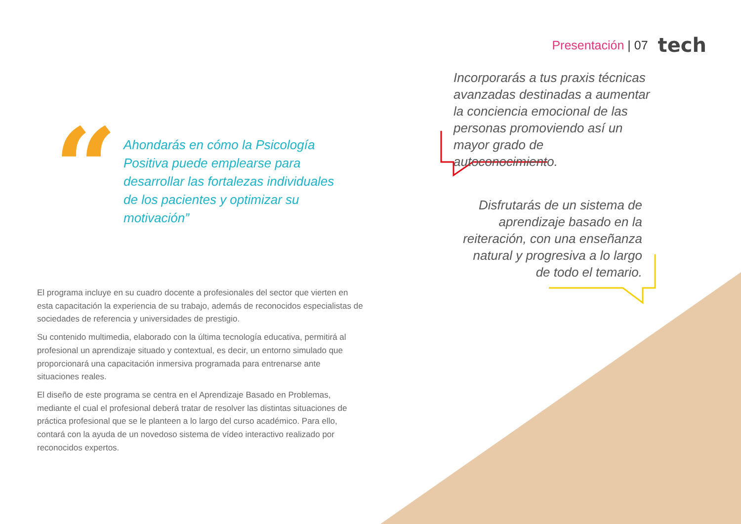Presentación | 07 tech
“
Ahondarás en cómo la Psicología Positiva puede emplearse para desarrollar las fortalezas individuales de los pacientes y optimizar su motivación”
Incorporarás a tus praxis técnicas avanzadas destinadas a aumentar la conciencia emocional de las personas promoviendo así un mayor grado de autoconocimiento.
Disfrutarás de un sistema de aprendizaje basado en la reiteración, con una enseñanza natural y progresiva a lo largo de todo el temario.
El programa incluye en su cuadro docente a profesionales del sector que vierten en esta capacitación la experiencia de su trabajo, además de reconocidos especialistas de sociedades de referencia y universidades de prestigio.
Su contenido multimedia, elaborado con la última tecnología educativa, permitirá al profesional un aprendizaje situado y contextual, es decir, un entorno simulado que proporcionará una capacitación inmersiva programada para entrenarse ante situaciones reales.
El diseño de este programa se centra en el Aprendizaje Basado en Problemas, mediante el cual el profesional deberá tratar de resolver las distintas situaciones de práctica profesional que se le planteen a lo largo del curso académico. Para ello, contará con la ayuda de un novedoso sistema de vídeo interactivo realizado por reconocidos expertos.